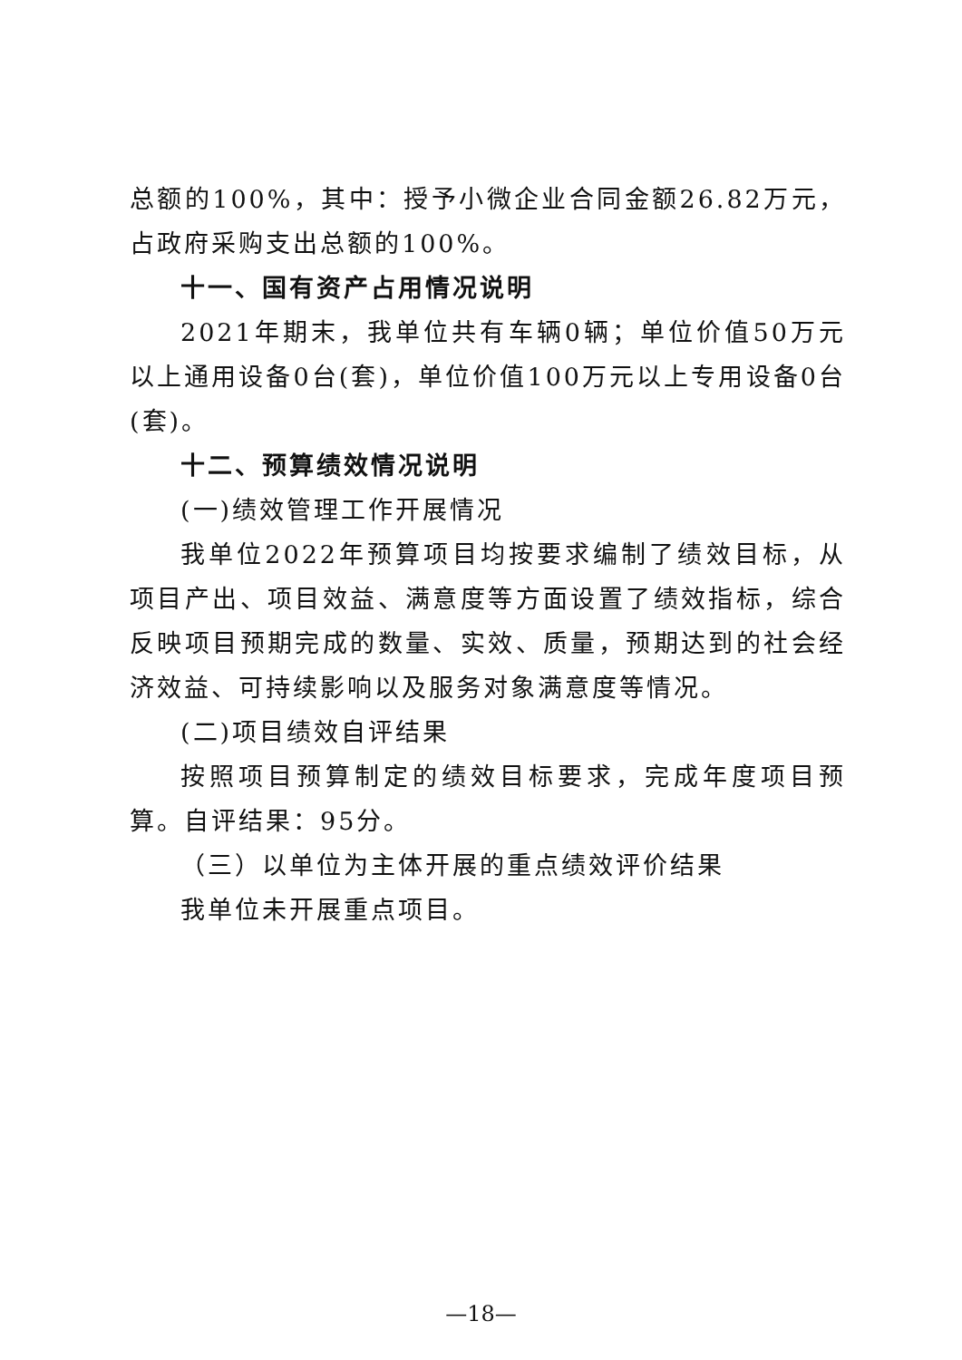总额的100%，其中：授予小微企业合同金额26.82万元，占政府采购支出总额的100%。
十一、国有资产占用情况说明
2021年期末，我单位共有车辆0辆；单位价值50万元以上通用设备0台(套)，单位价值100万元以上专用设备0台(套)。
十二、预算绩效情况说明
(一)绩效管理工作开展情况
我单位2022年预算项目均按要求编制了绩效目标，从项目产出、项目效益、满意度等方面设置了绩效指标，综合反映项目预期完成的数量、实效、质量，预期达到的社会经济效益、可持续影响以及服务对象满意度等情况。
(二)项目绩效自评结果
按照项目预算制定的绩效目标要求，完成年度项目预算。自评结果：95分。
（三）以单位为主体开展的重点绩效评价结果
我单位未开展重点项目。
—18—